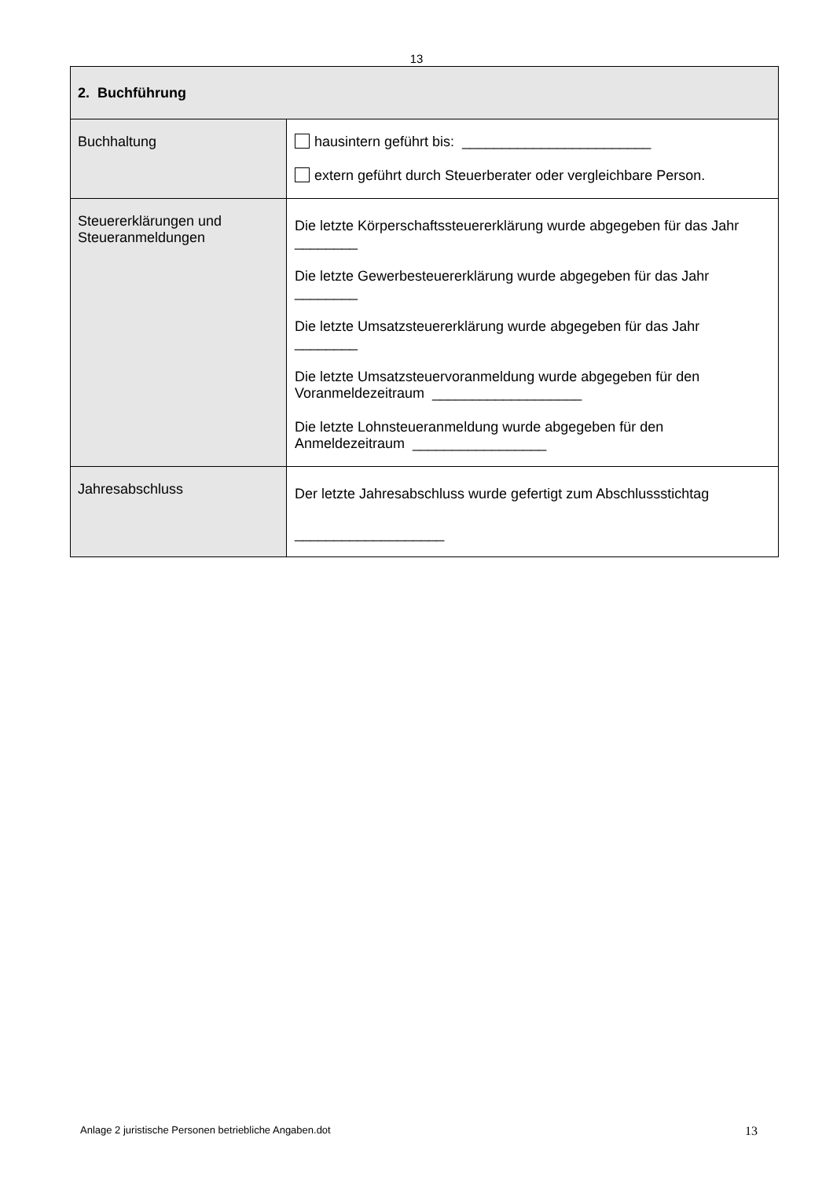13
| 2. Buchführung | |
| --- | --- |
| Buchhaltung | hausintern geführt bis: ________________________ extern geführt durch Steuerberater oder vergleichbare Person. |
| Steuererklärungen und Steueranmeldungen | Die letzte Körperschaftssteuererklärung wurde abgegeben für das Jahr ________ Die letzte Gewerbesteuererklärung wurde abgegeben für das Jahr ________ Die letzte Umsatzsteuererklärung wurde abgegeben für das Jahr ________ Die letzte Umsatzsteuervoranmeldung wurde abgegeben für den Voranmeldezeitraum ___________________ Die letzte Lohnsteueranmeldung wurde abgegeben für den Anmeldezeitraum _________________ |
| Jahresabschluss | Der letzte Jahresabschluss wurde gefertigt zum Abschlussstichtag ___________________ |
Anlage 2 juristische Personen betriebliche Angaben.dot 13